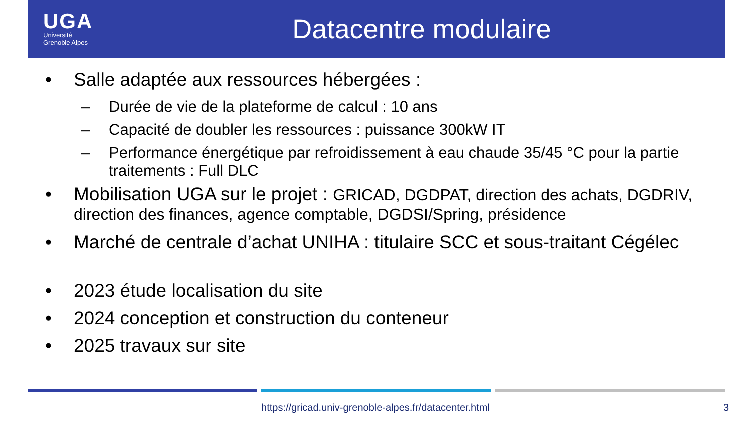UGA
Université
Grenoble Alpes
Datacentre modulaire
• Salle adaptée aux ressources hébergées :
– Durée de vie de la plateforme de calcul : 10 ans
– Capacité de doubler les ressources : puissance 300kW IT
– Performance énergétique par refroidissement à eau chaude 35/45 °C pour la partie traitements : Full DLC
• Mobilisation UGA sur le projet : GRICAD, DGDPAT, direction des achats, DGDRIV, direction des finances, agence comptable, DGDSI/Spring, présidence
• Marché de centrale d’achat UNIHA : titulaire SCC et sous-traitant Cégélec
• 2023 étude localisation du site
• 2024 conception et construction du conteneur
• 2025 travaux sur site
https://gricad.univ-grenoble-alpes.fr/datacenter.html 3